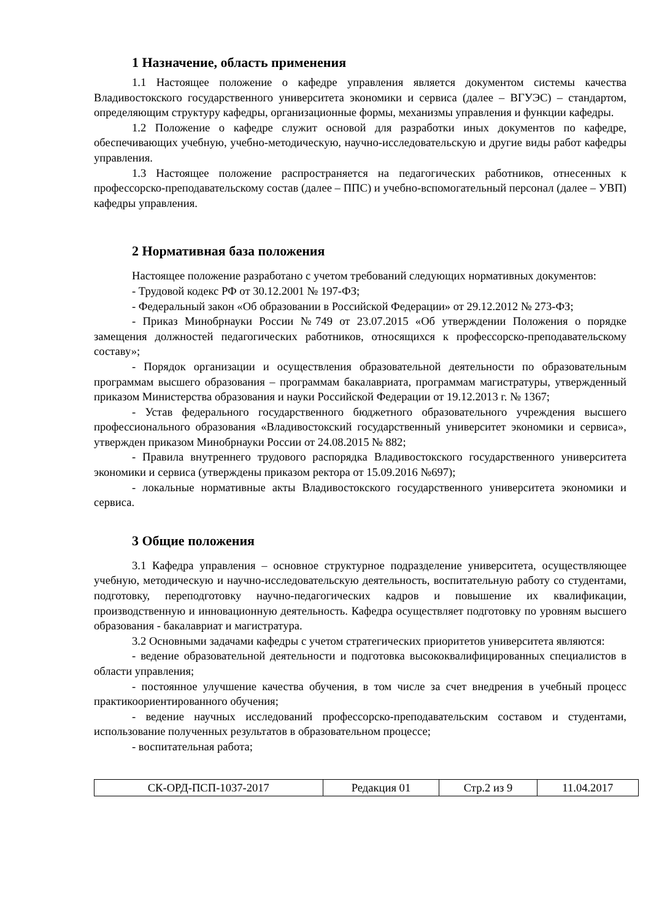1 Назначение, область применения
1.1 Настоящее положение о кафедре управления является документом системы качества Владивостокского государственного университета экономики и сервиса (далее – ВГУЭС) – стандартом, определяющим структуру кафедры, организационные формы, механизмы управления и функции кафедры.
1.2 Положение о кафедре служит основой для разработки иных документов по кафедре, обеспечивающих учебную, учебно-методическую, научно-исследовательскую и другие виды работ кафедры управления.
1.3 Настоящее положение распространяется на педагогических работников, отнесенных к профессорско-преподавательскому состав (далее – ППС) и учебно-вспомогательный персонал (далее – УВП) кафедры управления.
2 Нормативная база положения
Настоящее положение разработано с учетом требований следующих нормативных документов:
- Трудовой кодекс РФ от 30.12.2001 № 197-ФЗ;
- Федеральный закон «Об образовании в Российской Федерации» от 29.12.2012 № 273-ФЗ;
- Приказ Минобрнауки России №749 от 23.07.2015 «Об утверждении Положения о порядке замещения должностей педагогических работников, относящихся к профессорско-преподавательскому составу»;
- Порядок организации и осуществления образовательной деятельности по образовательным программам высшего образования – программам бакалавриата, программам магистратуры, утвержденный приказом Министерства образования и науки Российской Федерации от 19.12.2013 г. № 1367;
- Устав федерального государственного бюджетного образовательного учреждения высшего профессионального образования «Владивостокский государственный университет экономики и сервиса», утвержден приказом Минобрнауки России от 24.08.2015 № 882;
- Правила внутреннего трудового распорядка Владивостокского государственного университета экономики и сервиса (утверждены приказом ректора от 15.09.2016 №697);
- локальные нормативные акты Владивостокского государственного университета экономики и сервиса.
3 Общие положения
3.1 Кафедра управления – основное структурное подразделение университета, осуществляющее учебную, методическую и научно-исследовательскую деятельность, воспитательную работу со студентами, подготовку, переподготовку научно-педагогических кадров и повышение их квалификации, производственную и инновационную деятельность. Кафедра осуществляет подготовку по уровням высшего образования - бакалавриат и магистратура.
3.2 Основными задачами кафедры с учетом стратегических приоритетов университета являются:
- ведение образовательной деятельности и подготовка высококвалифицированных специалистов в области управления;
- постоянное улучшение качества обучения, в том числе за счет внедрения в учебный процесс практикоориентированного обучения;
- ведение научных исследований профессорско-преподавательским составом и студентами, использование полученных результатов в образовательном процессе;
- воспитательная работа;
| СК-ОРД-ПСП-1037-2017 | Редакция 01 | Стр.2 из 9 | 11.04.2017 |